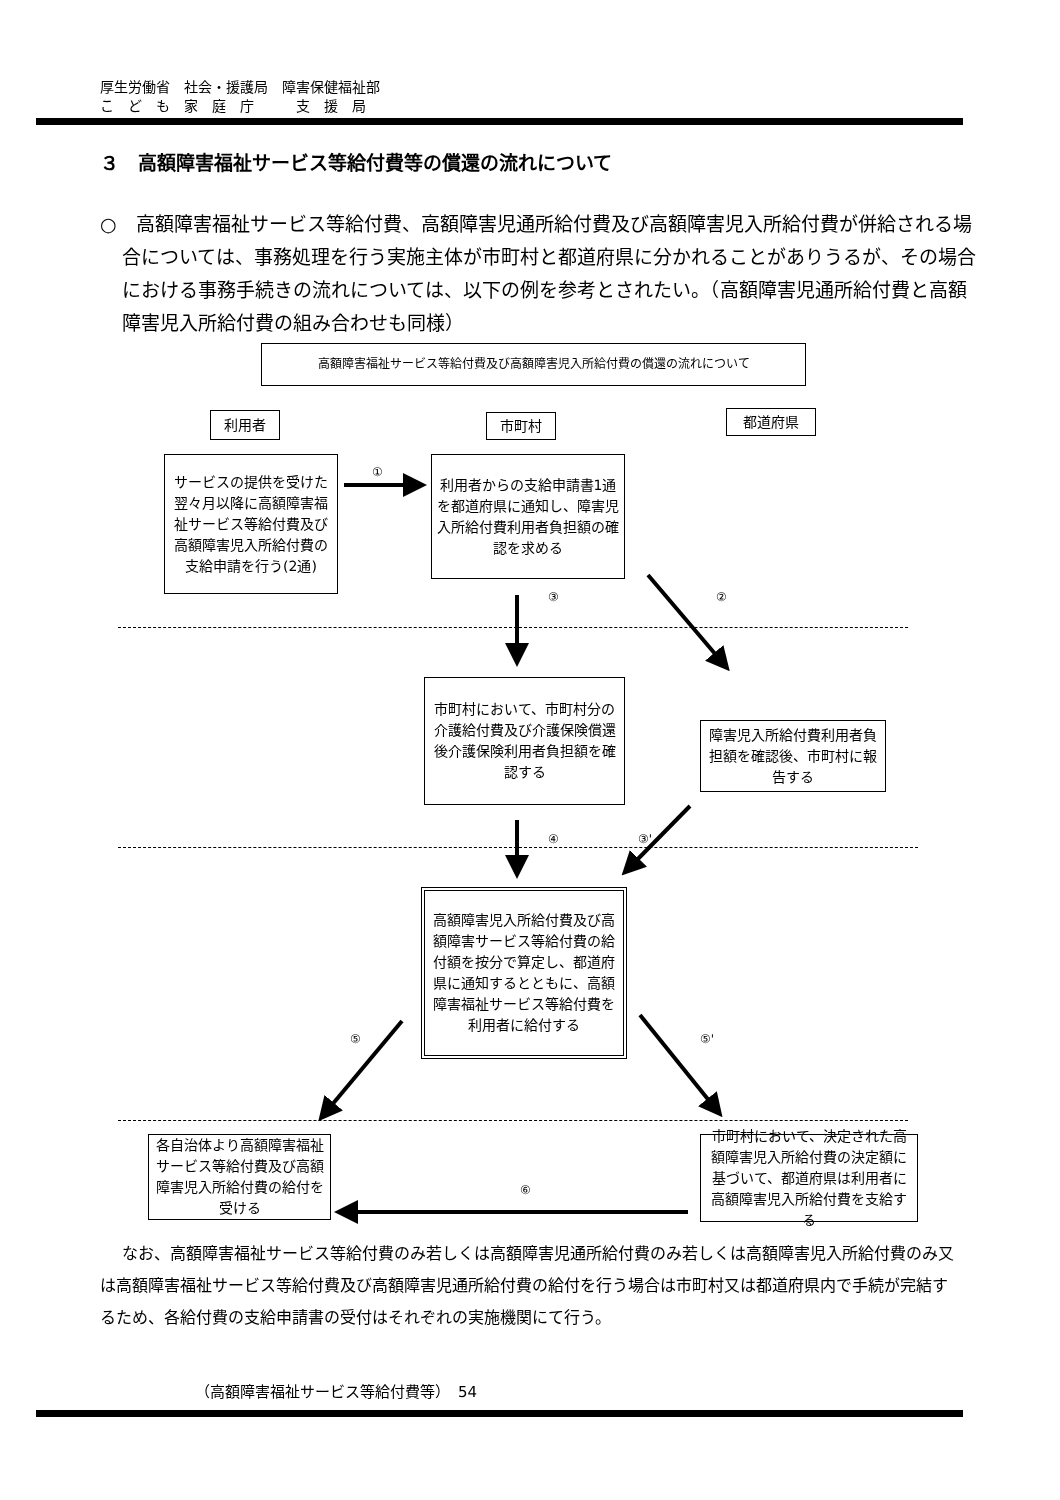厚生労働省　社会・援護局　障害保健福祉部
こ　ど　も　家　庭　庁　　　支　援　局
３　高額障害福祉サービス等給付費等の償還の流れについて
○　高額障害福祉サービス等給付費、高額障害児通所給付費及び高額障害児入所給付費が併給される場合については、事務処理を行う実施主体が市町村と都道府県に分かれることがありうるが、その場合における事務手続きの流れについては、以下の例を参考とされたい。（高額障害児通所給付費と高額障害児入所給付費の組み合わせも同様）
高額障害福祉サービス等給付費及び高額障害児入所給付費の償還の流れについて
利用者 市町村 都道府県
サービスの提供を受けた翌々月以降に高額障害福祉サービス等給付費及び高額障害児入所給付費の支給申請を行う(2通)
利用者からの支給申請書1通を都道府県に通知し、障害児入所給付費利用者負担額の確認を求める
市町村において、市町村分の介護給付費及び介護保険償還後介護保険利用者負担額を確認する
障害児入所給付費利用者負担額を確認後、市町村に報告する
高額障害児入所給付費及び高額障害サービス等給付費の給付額を按分で算定し、都道府県に通知するとともに、高額障害福祉サービス等給付費を利用者に給付する
各自治体より高額障害福祉サービス等給付費及び高額障害児入所給付費の給付を受ける
市町村において、決定された高額障害児入所給付費の決定額に基づいて、都道府県は利用者に高額障害児入所給付費を支給する
①
③ ②
④ ③'
⑤ ⑤'
⑥
なお、高額障害福祉サービス等給付費のみ若しくは高額障害児通所給付費のみ若しくは高額障害児入所給付費のみ又は高額障害福祉サービス等給付費及び高額障害児通所給付費の給付を行う場合は市町村又は都道府県内で手続が完結するため、各給付費の支給申請書の受付はそれぞれの実施機関にて行う。
（高額障害福祉サービス等給付費等）　54